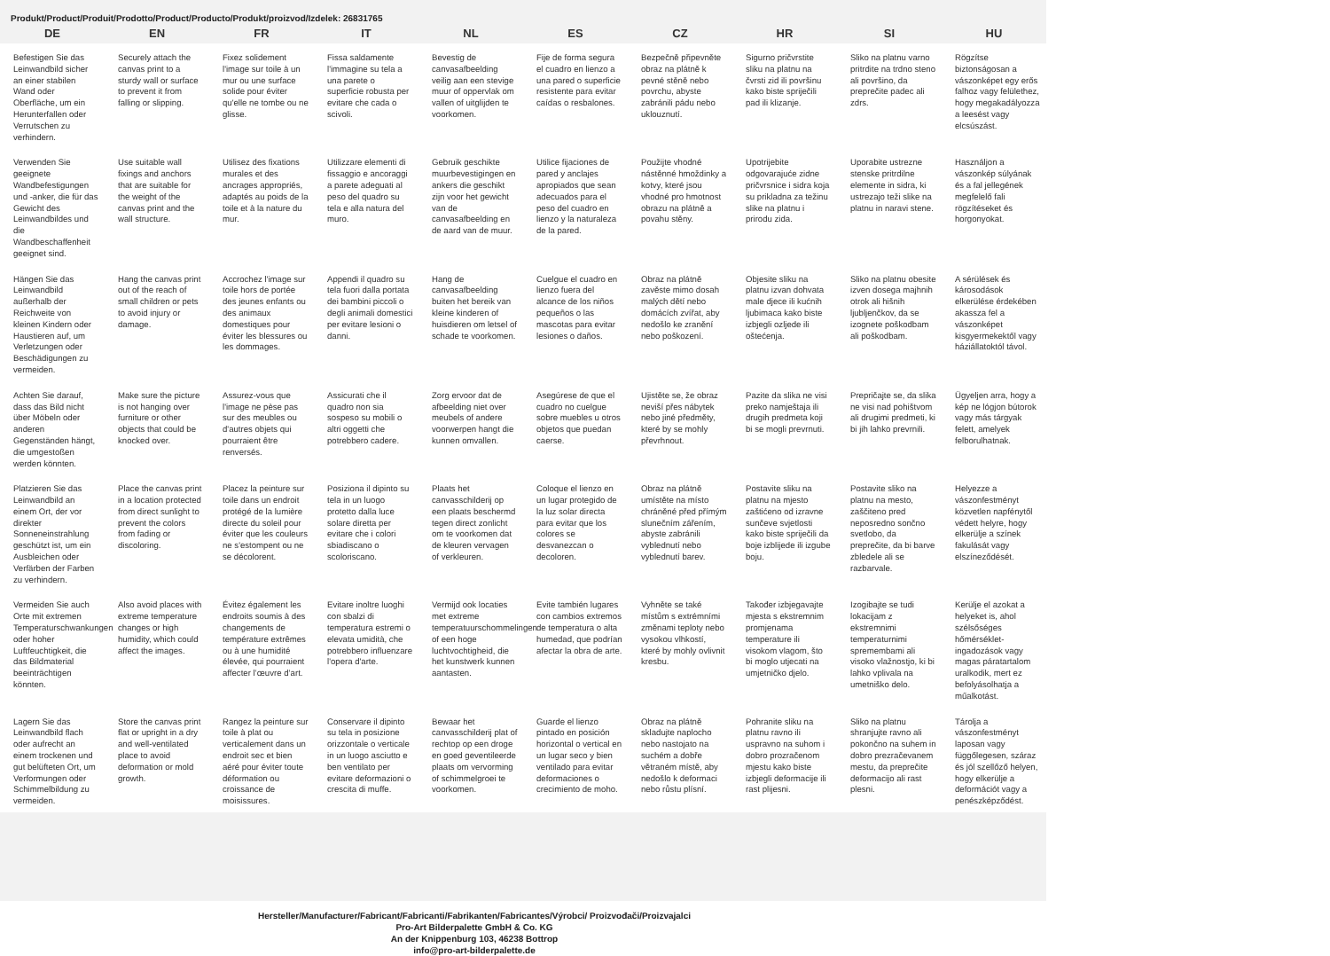Produkt/Product/Produit/Prodotto/Product/Producto/Produkt/proizvod/Izdelek: 26831765
| DE | EN | FR | IT | NL | ES | CZ | HR | SI | HU |
| --- | --- | --- | --- | --- | --- | --- | --- | --- | --- |
| Befestigen Sie das Leinwandbild sicher an einer stabilen Wand oder Oberfläche, um ein Herunterfallen oder Verrutschen zu verhindern. | Securely attach the canvas print to a sturdy wall or surface to prevent it from falling or slipping. | Fixez solidement l'image sur toile à un mur ou une surface solide pour éviter qu'elle ne tombe ou ne glisse. | Fissa saldamente l'immagine su tela a una parete o superficie robusta per evitare che cada o scivoli. | Bevestig de canvasafbeelding veilig aan een stevige muur of oppervlak om vallen of uitglijden te voorkomen. | Fije de forma segura el cuadro en lienzo a una pared o superficie resistente para evitar caídas o resbalones. | Bezpečně připevněte obraz na plátně k pevné stěně nebo povrchu, abyste zabránili pádu nebo uklouznutí. | Sigurno pričvrstite sliku na platnu na čvrsti zid ili površinu kako biste spriječili pad ili klizanje. | Sliko na platnu varno pritrdite na trdno steno ali površino, da preprečite padec ali zdrs. | Rögzítse biztonságosan a vászonképet egy erős falhoz vagy felülethez, hogy megakadályozza a leesést vagy elcsúszást. |
| Verwenden Sie geeignete Wandbefestigungen und -anker, die für das Gewicht des Leinwandbildes und die Wandbeschaffenheit geeignet sind. | Use suitable wall fixings and anchors that are suitable for the weight of the canvas print and the wall structure. | Utilisez des fixations murales et des ancrages appropriés, adaptés au poids de la toile et à la nature du mur. | Utilizzare elementi di fissaggio e ancoraggi a parete adeguati al peso del quadro su tela e alla natura del muro. | Gebruik geschikte muurbevestigingen en ankers die geschikt zijn voor het gewicht van de canvasafbeelding en de aard van de muur. | Utilice fijaciones de pared y anclajes apropiados que sean adecuados para el peso del cuadro en lienzo y la naturaleza de la pared. | Použijte vhodné nástěnné hmoždinky a kotvy, které jsou vhodné pro hmotnost obrazu na plátně a povahu stěny. | Upotrijebite odgovarajuće zidne pričvrsnice i sidra koja su prikladna za težinu slike na platnu i prirodu zida. | Uporabite ustrezne stenske pritrdilne elemente in sidra, ki ustrezajo teži slike na platnu in naravi stene. | Használjon a vászonkép súlyának és a fal jellegének megfelelő fali rögzítéseket és horgonyokat. |
| Hängen Sie das Leinwandbild außerhalb der Reichweite von kleinen Kindern oder Haustieren auf, um Verletzungen oder Beschädigungen zu vermeiden. | Hang the canvas print out of the reach of small children or pets to avoid injury or damage. | Accrochez l'image sur toile hors de portée des jeunes enfants ou des animaux domestiques pour éviter les blessures ou les dommages. | Appendi il quadro su tela fuori dalla portata dei bambini piccoli o degli animali domestici per evitare lesioni o danni. | Hang de canvasafbeelding buiten het bereik van kleine kinderen of huisdieren om letsel of schade te voorkomen. | Cuelgue el cuadro en lienzo fuera del alcance de los niños pequeños o las mascotas para evitar lesiones o daños. | Obraz na plátně zavěste mimo dosah malých dětí nebo domácích zvířat, aby nedošlo ke zranění nebo poškození. | Objesite sliku na platnu izvan dohvata male djece ili kućnih ljubimaca kako biste izbjegli ozljede ili oštećenja. | Sliko na platnu obesite izven dosega majhnih otrok ali hišnih ljubljenčkov, da se izognete poškodbam ali poškodbam. | A sérülések és károsodások elkerülése érdekében akassza fel a vászonképet kisgyermekektől vagy háziállatoktól távol. |
| Achten Sie darauf, dass das Bild nicht über Möbeln oder anderen Gegenständen hängt, die umgestoßen werden könnten. | Make sure the picture is not hanging over furniture or other objects that could be knocked over. | Assurez-vous que l'image ne pèse pas sur des meubles ou d'autres objets qui pourraient être renversés. | Assicurati che il quadro non sia sospeso su mobili o altri oggetti che potrebbero cadere. | Zorg ervoor dat de afbeelding niet over meubels of andere voorwerpen hangt die kunnen omvallen. | Asegúrese de que el cuadro no cuelgue sobre muebles u otros objetos que puedan caerse. | Ujistěte se, že obraz neviší přes nábytek nebo jiné předměty, které by se mohly převrhnout. | Pazite da slika ne visi preko namještaja ili drugih predmeta koji bi se mogli prevrnuti. | Prepričajte se, da slika ne visi nad pohištvom ali drugimi predmeti, ki bi jih lahko prevrnili. | Ügyeljen arra, hogy a kép ne lógjon bútorok vagy más tárgyak felett, amelyek felborulhatnak. |
| Platzieren Sie das Leinwandbild an einem Ort, der vor direkter Sonneneinstrahlung geschützt ist, um ein Ausbleichen oder Verfärben der Farben zu verhindern. | Place the canvas print in a location protected from direct sunlight to prevent the colors from fading or discoloring. | Placez la peinture sur toile dans un endroit protégé de la lumière directe du soleil pour éviter que les couleurs ne s'estompent ou ne se décolorent. | Posiziona il dipinto su tela in un luogo protetto dalla luce solare diretta per evitare che i colori sbiadiscano o scoloriscano. | Plaats het canvasschilderij op een plaats beschermd tegen direct zonlicht om te voorkomen dat de kleuren vervagen of verkleuren. | Coloque el lienzo en un lugar protegido de la luz solar directa para evitar que los colores se desvanezcan o decoloren. | Obraz na plátně umístěte na místo chráněné před přímým slunečním zářením, abyste zabránili vyblednutí nebo vyblednutí barev. | Postavite sliku na platnu na mjesto zaštićeno od izravne sunčeve svjetlosti kako biste spriječili da boje izblijede ili izgube boju. | Postavite sliko na platnu na mesto, zaščiteno pred neposredno sončno svetlobo, da preprečite, da bi barve zbledele ali se razbarvale. | Helyezze a vászonfestményt közvetlen napfénytől védett helyre, hogy elkerülje a színek fakulását vagy elszíneződését. |
| Vermeiden Sie auch Orte mit extremen Temperaturschwankungen oder hoher Luftfeuchtigkeit, die das Bildmaterial beeinträchtigen könnten. | Also avoid places with extreme temperature changes or high humidity, which could affect the images. | Évitez également les endroits soumis à des changements de température extrêmes ou à une humidité élevée, qui pourraient affecter l’œuvre d’art. | Evitare inoltre luoghi con sbalzi di temperatura estremi o elevata umidità, che potrebbero influenzare l'opera d'arte. | Vermijd ook locaties met extreme temperatuurschommelingen of een hoge luchtvochtigheid, die het kunstwerk kunnen aantasten. | Evite también lugares con cambios extremos de temperatura o alta humedad, que podrían afectar la obra de arte. | Vyhněte se také místům s extrémními změnami teploty nebo vysokou vlhkostí, které by mohly ovlivnit kresbu. | Također izbjegavajte mjesta s ekstremnim promjenama temperature ili visokom vlagom, što bi moglo utjecati na umjetničko djelo. | Izogibajte se tudi lokacijam z ekstremnimi temperaturnimi spremembami ali visoko vlažnostjo, ki bi lahko vplivala na umetniško delo. | Kerülje el azokat a helyeket is, ahol szélsőséges hőmérséklet-ingadozások vagy magas páratartalom uralkodik, mert ez befolyásolhatja a műalkotást. |
| Lagern Sie das Leinwandbild flach oder aufrecht an einem trockenen und gut belüfteten Ort, um Verformungen oder Schimmelbildung zu vermeiden. | Store the canvas print flat or upright in a dry and well-ventilated place to avoid deformation or mold growth. | Rangez la peinture sur toile à plat ou verticalement dans un endroit sec et bien aéré pour éviter toute déformation ou croissance de moisissures. | Conservare il dipinto su tela in posizione orizzontale o verticale in un luogo asciutto e ben ventilato per evitare deformazioni o crescita di muffe. | Bewaar het canvasschilderij plat of rechtop op een droge en goed geventileerde plaats om vervorming of schimmelgroei te voorkomen. | Guarde el lienzo pintado en posición horizontal o vertical en un lugar seco y bien ventilado para evitar deformaciones o crecimiento de moho. | Obraz na plátně skladujte naplocho nebo nastojato na suchém a dobře větraném místě, aby nedošlo k deformaci nebo růstu plísní. | Pohranite sliku na platnu ravno ili uspravno na suhom i dobro prozračenom mjestu kako biste izbjegli deformacije ili rast plijesni. | Sliko na platnu shranjujte ravno ali pokončno na suhem in dobro prezračevanem mestu, da preprečite deformacijo ali rast plesni. | Tárolja a vászonfestményt laposan vagy függőlegesen, száraz és jól szellőző helyen, hogy elkerülje a deformációt vagy a penészképződést. |
Hersteller/Manufacturer/Fabricant/Fabricanti/Fabrikanten/Fabricantes/Výrobci/ Proizvođači/Proizvajalci
Pro-Art Bilderpalette GmbH & Co. KG
An der Knippenburg 103, 46238 Bottrop
info@pro-art-bilderpalette.de